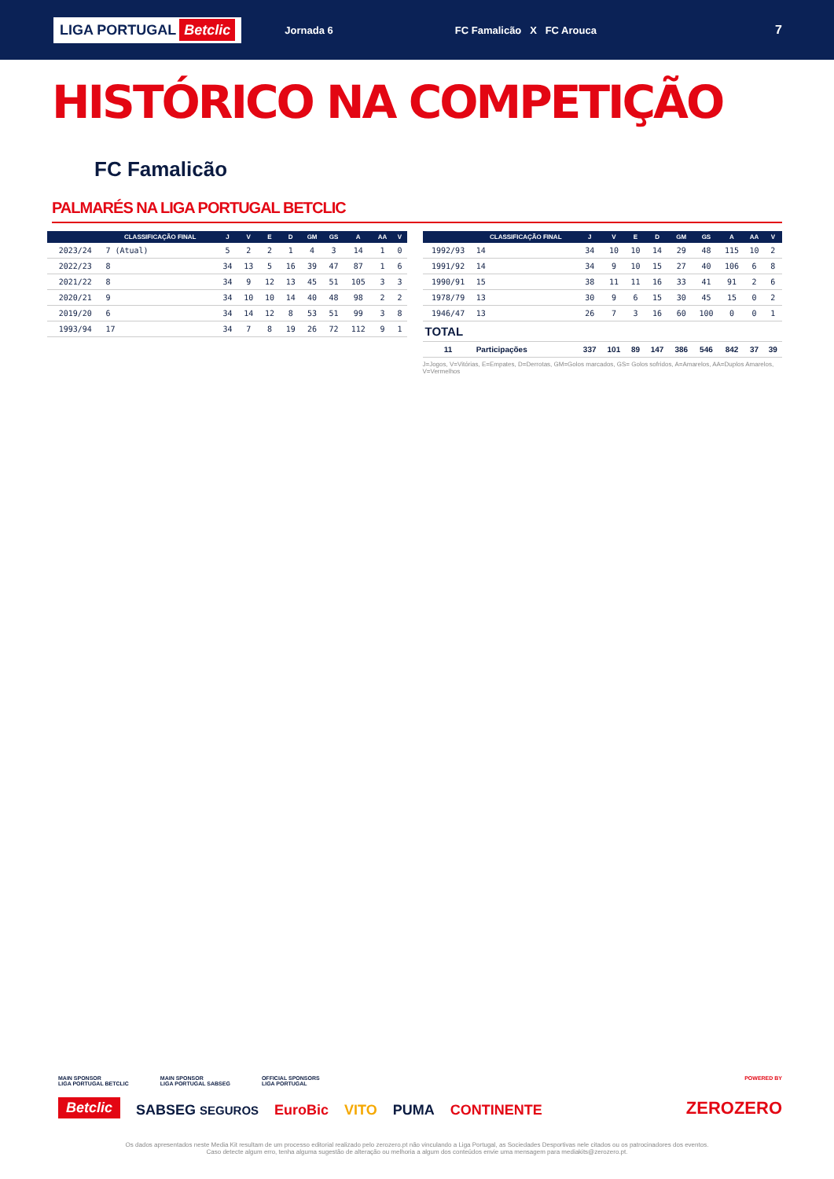LIGA PORTUGAL Betclic
Jornada 6 FC Famalicão X FC Arouca
7
HISTÓRICO NA COMPETIÇÃO
FC Famalicão
PALMARÉS NA LIGA PORTUGAL BETCLIC
| | CLASSIFICAÇÃO FINAL | J | V | E | D | GM | GS | A | AA | V |
| --- | --- | --- | --- | --- | --- | --- | --- | --- | --- | --- |
| 2023/24 | 7 (Atual) | 5 | 2 | 2 | 1 | 4 | 3 | 14 | 1 | 0 |
| 2022/23 | 8 | 34 | 13 | 5 | 16 | 39 | 47 | 87 | 1 | 6 |
| 2021/22 | 8 | 34 | 9 | 12 | 13 | 45 | 51 | 105 | 3 | 3 |
| 2020/21 | 9 | 34 | 10 | 10 | 14 | 40 | 48 | 98 | 2 | 2 |
| 2019/20 | 6 | 34 | 14 | 12 | 8 | 53 | 51 | 99 | 3 | 8 |
| 1993/94 | 17 | 34 | 7 | 8 | 19 | 26 | 72 | 112 | 9 | 1 |
| | CLASSIFICAÇÃO FINAL | J | V | E | D | GM | GS | A | AA | V |
| --- | --- | --- | --- | --- | --- | --- | --- | --- | --- | --- |
| 1992/93 | 14 | 34 | 10 | 10 | 14 | 29 | 48 | 115 | 10 | 2 |
| 1991/92 | 14 | 34 | 9 | 10 | 15 | 27 | 40 | 106 | 6 | 8 |
| 1990/91 | 15 | 38 | 11 | 11 | 16 | 33 | 41 | 91 | 2 | 6 |
| 1978/79 | 13 | 30 | 9 | 6 | 15 | 30 | 45 | 15 | 0 | 2 |
| 1946/47 | 13 | 26 | 7 | 3 | 16 | 60 | 100 | 0 | 0 | 1 |
| TOTAL | | | | | | | | | | |
| 11 | Participações | 337 | 101 | 89 | 147 | 386 | 546 | 842 | 37 | 39 |
J=Jogos, V=Vitórias, E=Empates, D=Derrotas, GM=Golos marcados, GS= Golos sofridos, A=Amarelos, AA=Duplos Amarelos, V=Vermelhos
MAIN SPONSOR
LIGA PORTUGAL BETCLIC
MAIN SPONSOR
LIGA PORTUGAL SABSEG
OFFICIAL SPONSORS
LIGA PORTUGAL
POWERED BY
Betclic SABSEG SEGUROS EuroBic VITO PUMA CONTINENTE ZEROZERO
Os dados apresentados neste Media Kit resultam de um processo editorial realizado pelo zerozero.pt não vinculando a Liga Portugal, as Sociedades Desportivas nele citados ou os patrocinadores dos eventos.
Caso detecte algum erro, tenha alguma sugestão de alteração ou melhoria a algum dos conteúdos envie uma mensagem para mediakits@zerozero.pt.